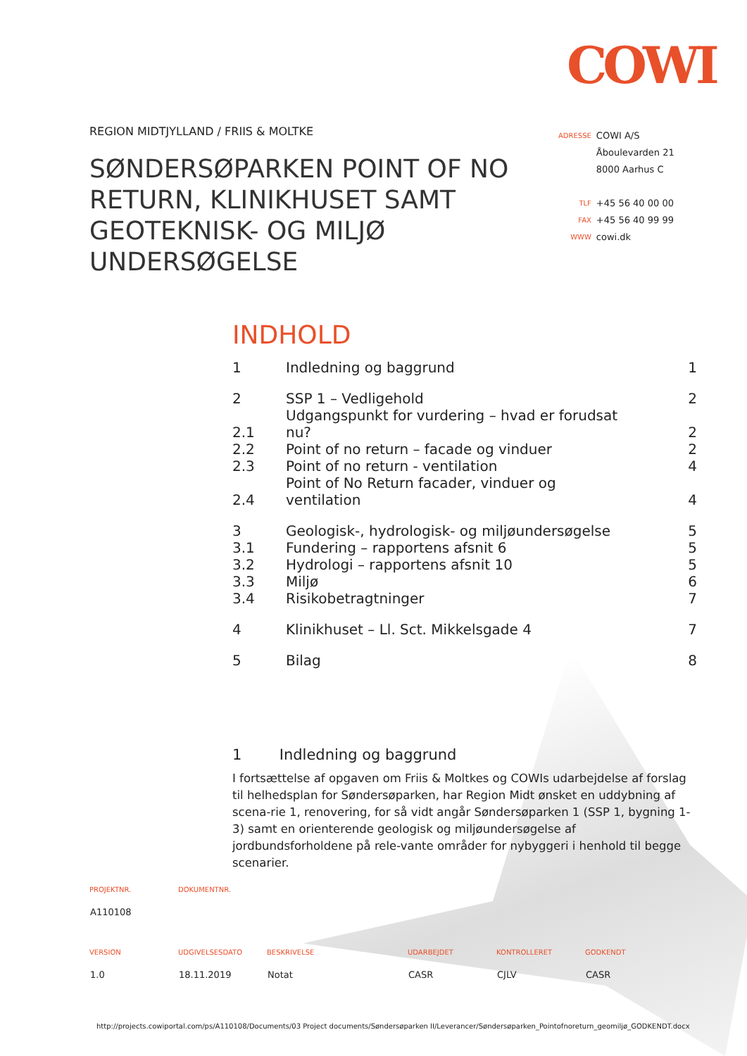COWI
REGION MIDTJYLLAND / FRIIS & MOLTKE
SØNDERSØPARKEN POINT OF NO RETURN, KLINIKHUSET SAMT GEOTEKNISK- OG MILJØ UNDERSØGELSE
| ADRESSE | COWI A/S |
| | Åboulevarden 21 |
| | 8000 Aarhus C |
| TLF | +45 56 40 00 00 |
| FAX | +45 56 40 99 99 |
| WWW | cowi.dk |
INDHOLD
| 1 | Indledning og baggrund | 1 |
| 2 | SSP 1 – Vedligehold | 2 |
| 2.1 | Udgangspunkt for vurdering – hvad er forudsat nu? | 2 |
| 2.2 | Point of no return – facade og vinduer | 2 |
| 2.3 | Point of no return - ventilation | 4 |
| 2.4 | Point of No Return facader, vinduer og ventilation | 4 |
| 3 | Geologisk-, hydrologisk- og miljøundersøgelse | 5 |
| 3.1 | Fundering – rapportens afsnit 6 | 5 |
| 3.2 | Hydrologi – rapportens afsnit 10 | 5 |
| 3.3 | Miljø | 6 |
| 3.4 | Risikobetragtninger | 7 |
| 4 | Klinikhuset – Ll. Sct. Mikkelsgade 4 | 7 |
| 5 | Bilag | 8 |
1 Indledning og baggrund
I fortsættelse af opgaven om Friis & Moltkes og COWIs udarbejdelse af forslag til helhedsplan for Søndersøparken, har Region Midt ønsket en uddybning af scena-rie 1, renovering, for så vidt angår Søndersøparken 1 (SSP 1, bygning 1-3) samt en orienterende geologisk og miljøundersøgelse af jordbundsforholdene på rele-vante områder for nybyggeri i henhold til begge scenarier.
| PROJEKTNR. | DOKUMENTNR. |
| --- | --- |
| A110108 | |
| VERSION | UDGIVELSESDATO | BESKRIVELSE | UDARBEJDET | KONTROLLERET | GODKENDT |
| --- | --- | --- | --- | --- | --- |
| 1.0 | 18.11.2019 | Notat | CASR | CJLV | CASR |
http://projects.cowiportal.com/ps/A110108/Documents/03 Project documents/Søndersøparken II/Leverancer/Søndersøparken_Pointofnoreturn_geomiljø_GODKENDT.docx